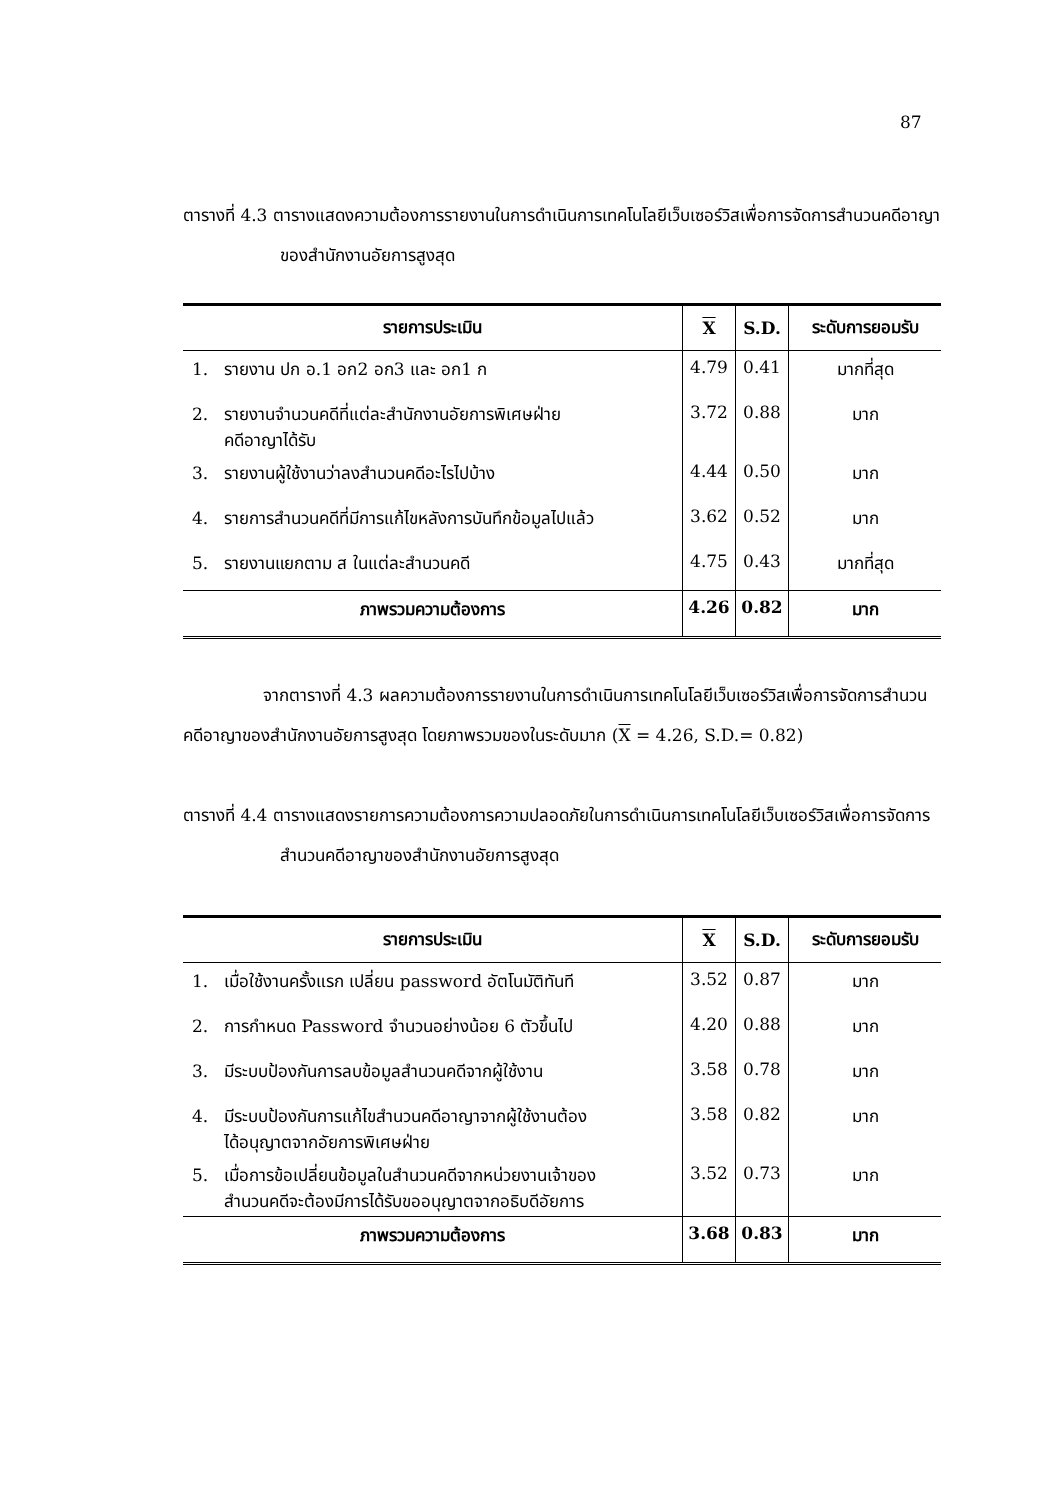87
ตารางที่ 4.3 ตารางแสดงความต้องการรายงานในการดำเนินการเทคโนโลยีเว็บเซอร์วิสเพื่อการจัดการสำนวนคดีอาญาของสำนักงานอัยการสูงสุด
| รายการประเมิน | X | S.D. | ระดับการยอมรับ |
| --- | --- | --- | --- |
| 1. รายงาน ปก อ.1 อก2 อก3 และ อก1 ก | 4.79 | 0.41 | มากที่สุด |
| 2. รายงานจำนวนคดีที่แต่ละสำนักงานอัยการพิเศษฝ่าย คดีอาญาได้รับ | 3.72 | 0.88 | มาก |
| 3. รายงานผู้ใช้งานว่าลงสำนวนคดีอะไรไปบ้าง | 4.44 | 0.50 | มาก |
| 4. รายการสำนวนคดีที่มีการแก้ไขหลังการบันทึกข้อมูลไปแล้ว | 3.62 | 0.52 | มาก |
| 5. รายงานแยกตาม ส ในแต่ละสำนวนคดี | 4.75 | 0.43 | มากที่สุด |
| ภาพรวมความต้องการ | 4.26 | 0.82 | มาก |
จากตารางที่ 4.3 ผลความต้องการรายงานในการดำเนินการเทคโนโลยีเว็บเซอร์วิสเพื่อการจัดการสำนวนคดีอาญาของสำนักงานอัยการสูงสุด โดยภาพรวมของในระดับมาก (X = 4.26, S.D.= 0.82)
ตารางที่ 4.4 ตารางแสดงรายการความต้องการความปลอดภัยในการดำเนินการเทคโนโลยีเว็บเซอร์วิสเพื่อการจัดการสำนวนคดีอาญาของสำนักงานอัยการสูงสุด
| รายการประเมิน | X | S.D. | ระดับการยอมรับ |
| --- | --- | --- | --- |
| 1. เมื่อใช้งานครั้งแรก เปลี่ยน password อัตโนมัติทันที | 3.52 | 0.87 | มาก |
| 2. การกำหนด Password จำนวนอย่างน้อย 6 ตัวขึ้นไป | 4.20 | 0.88 | มาก |
| 3. มีระบบป้องกันการลบข้อมูลสำนวนคดีจากผู้ใช้งาน | 3.58 | 0.78 | มาก |
| 4. มีระบบป้องกันการแก้ไขสำนวนคดีอาญาจากผู้ใช้งานต้อง ได้อนุญาตจากอัยการพิเศษฝ่าย | 3.58 | 0.82 | มาก |
| 5. เมื่อการข้อเปลี่ยนข้อมูลในสำนวนคดีจากหน่วยงานเจ้าของ สำนวนคดีจะต้องมีการได้รับขออนุญาตจากอธิบดีอัยการ | 3.52 | 0.73 | มาก |
| ภาพรวมความต้องการ | 3.68 | 0.83 | มาก |